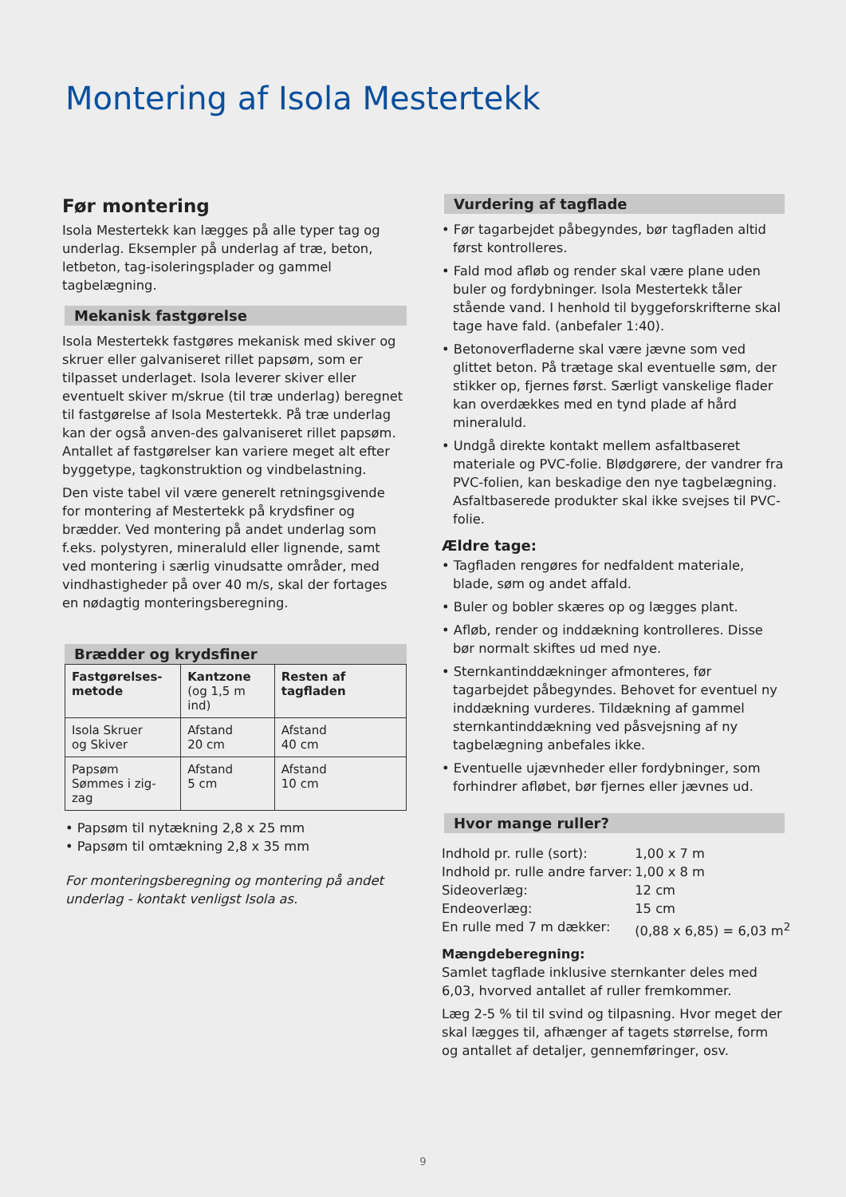Montering af Isola Mestertekk
Før montering
Isola Mestertekk kan lægges på alle typer tag og underlag. Eksempler på underlag af træ, beton, letbeton, tag-isoleringsplader og gammel tagbelægning.
Mekanisk fastgørelse
Isola Mestertekk fastgøres mekanisk med skiver og skruer eller galvaniseret rillet papsøm, som er tilpasset underlaget. Isola leverer skiver eller eventuelt skiver m/skrue (til træ underlag) beregnet til fastgørelse af Isola Mestertekk. På træ underlag kan der også anven-des galvaniseret rillet papsøm. Antallet af fastgørelser kan variere meget alt efter byggetype, tagkonstruktion og vindbelastning.
Den viste tabel vil være generelt retningsgivende for montering af Mestertekk på krydsfiner og brædder. Ved montering på andet underlag som f.eks. polystyren, mineraluld eller lignende, samt ved montering i særlig vinudsatte områder, med vindhastigheder på over 40 m/s, skal der fortages en nødagtig monteringsberegning.
Brædder og krydsfiner
| Fastgørelses- metode | Kantzone (og 1,5 m ind) | Resten af tagfladen |
| --- | --- | --- |
| Isola Skruer og Skiver | Afstand 20 cm | Afstand 40 cm |
| Papsøm Sømmes i zig-zag | Afstand 5 cm | Afstand 10 cm |
• Papsøm til nytækning 2,8 x 25 mm
• Papsøm til omtækning 2,8 x 35 mm
For monteringsberegning og montering på andet underlag - kontakt venligst Isola as.
Vurdering af tagflade
• Før tagarbejdet påbegyndes, bør tagfladen altid først kontrolleres.
• Fald mod afløb og render skal være plane uden buler og fordybninger. Isola Mestertekk tåler stående vand. I henhold til byggeforskrifterne skal tage have fald. (anbefaler 1:40).
• Betonoverfladerne skal være jævne som ved glittet beton. På trætage skal eventuelle søm, der stikker op, fjernes først. Særligt vanskelige flader kan overdækkes med en tynd plade af hård mineraluld.
• Undgå direkte kontakt mellem asfaltbaseret materiale og PVC-folie. Blødgørere, der vandrer fra PVC-folien, kan beskadige den nye tagbelægning. Asfaltbaserede produkter skal ikke svejses til PVC-folie.
Ældre tage:
• Tagfladen rengøres for nedfaldent materiale, blade, søm og andet affald.
• Buler og bobler skæres op og lægges plant.
• Afløb, render og inddækning kontrolleres. Disse bør normalt skiftes ud med nye.
• Sternkantinddækninger afmonteres, før tagarbejdet påbegyndes. Behovet for eventuel ny inddækning vurderes. Tildækning af gammel sternkantinddækning ved påsvejsning af ny tagbelægning anbefales ikke.
• Eventuelle ujævnheder eller fordybninger, som forhindrer afløbet, bør fjernes eller jævnes ud.
Hvor mange ruller?
| Indhold pr. rulle (sort): | 1,00 x 7 m |
| Indhold pr. rulle andre farver: | 1,00 x 8 m |
| Sideoverlæg: | 12 cm |
| Endeoverlæg: | 15 cm |
| En rulle med 7 m dækker: | (0,88 x 6,85) = 6,03 m<sup>2</sup> |
Mængdeberegning:
Samlet tagflade inklusive sternkanter deles med 6,03, hvorved antallet af ruller fremkommer.
Læg 2-5 % til til svind og tilpasning. Hvor meget der skal lægges til, afhænger af tagets størrelse, form og antallet af detaljer, gennemføringer, osv.
9